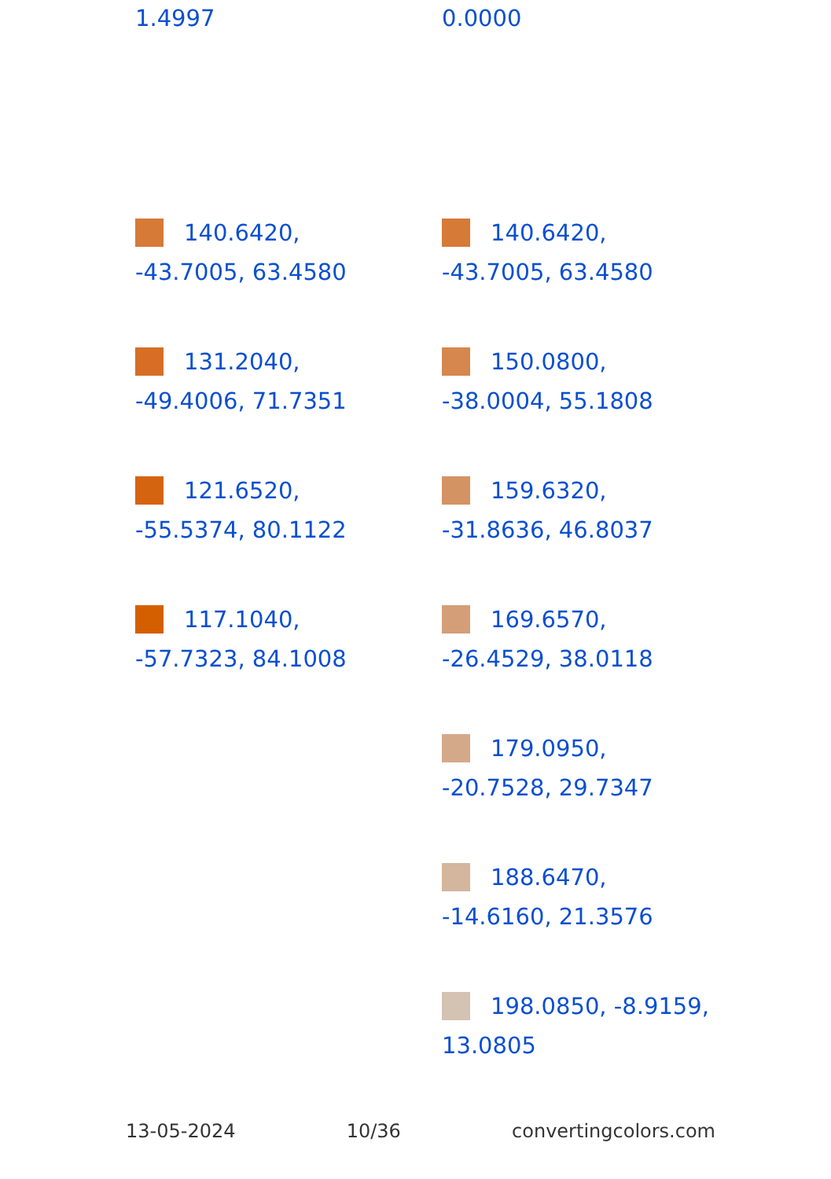1.4997
140.6420, -43.7005, 63.4580
131.2040, -49.4006, 71.7351
121.6520, -55.5374, 80.1122
117.1040, -57.7323, 84.1008
0.0000
140.6420, -43.7005, 63.4580
150.0800, -38.0004, 55.1808
159.6320, -31.8636, 46.8037
169.6570, -26.4529, 38.0118
179.0950, -20.7528, 29.7347
188.6470, -14.6160, 21.3576
198.0850, -8.9159, 13.0805
13-05-2024 10/36 convertingcolors.com